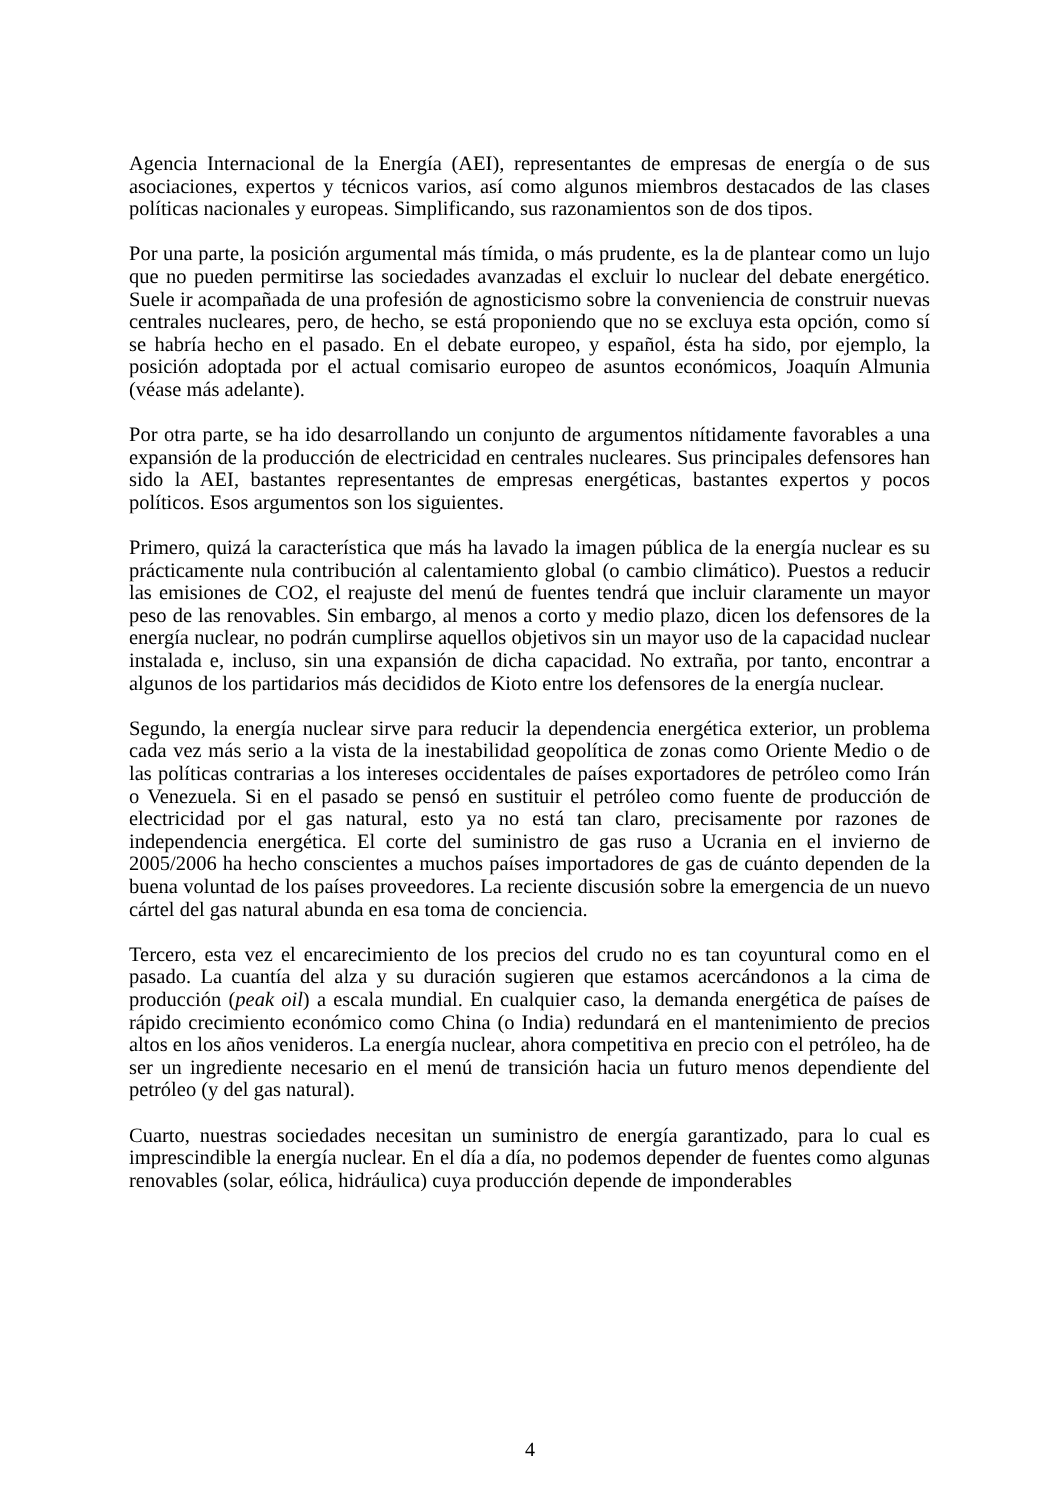Agencia Internacional de la Energía (AEI), representantes de empresas de energía o de sus asociaciones, expertos y técnicos varios, así como algunos miembros destacados de las clases políticas nacionales y europeas. Simplificando, sus razonamientos son de dos tipos.
Por una parte, la posición argumental más tímida, o más prudente, es la de plantear como un lujo que no pueden permitirse las sociedades avanzadas el excluir lo nuclear del debate energético. Suele ir acompañada de una profesión de agnosticismo sobre la conveniencia de construir nuevas centrales nucleares, pero, de hecho, se está proponiendo que no se excluya esta opción, como sí se habría hecho en el pasado. En el debate europeo, y español, ésta ha sido, por ejemplo, la posición adoptada por el actual comisario europeo de asuntos económicos, Joaquín Almunia (véase más adelante).
Por otra parte, se ha ido desarrollando un conjunto de argumentos nítidamente favorables a una expansión de la producción de electricidad en centrales nucleares. Sus principales defensores han sido la AEI, bastantes representantes de empresas energéticas, bastantes expertos y pocos políticos. Esos argumentos son los siguientes.
Primero, quizá la característica que más ha lavado la imagen pública de la energía nuclear es su prácticamente nula contribución al calentamiento global (o cambio climático). Puestos a reducir las emisiones de CO2, el reajuste del menú de fuentes tendrá que incluir claramente un mayor peso de las renovables. Sin embargo, al menos a corto y medio plazo, dicen los defensores de la energía nuclear, no podrán cumplirse aquellos objetivos sin un mayor uso de la capacidad nuclear instalada e, incluso, sin una expansión de dicha capacidad. No extraña, por tanto, encontrar a algunos de los partidarios más decididos de Kioto entre los defensores de la energía nuclear.
Segundo, la energía nuclear sirve para reducir la dependencia energética exterior, un problema cada vez más serio a la vista de la inestabilidad geopolítica de zonas como Oriente Medio o de las políticas contrarias a los intereses occidentales de países exportadores de petróleo como Irán o Venezuela. Si en el pasado se pensó en sustituir el petróleo como fuente de producción de electricidad por el gas natural, esto ya no está tan claro, precisamente por razones de independencia energética. El corte del suministro de gas ruso a Ucrania en el invierno de 2005/2006 ha hecho conscientes a muchos países importadores de gas de cuánto dependen de la buena voluntad de los países proveedores. La reciente discusión sobre la emergencia de un nuevo cártel del gas natural abunda en esa toma de conciencia.
Tercero, esta vez el encarecimiento de los precios del crudo no es tan coyuntural como en el pasado. La cuantía del alza y su duración sugieren que estamos acercándonos a la cima de producción (peak oil) a escala mundial. En cualquier caso, la demanda energética de países de rápido crecimiento económico como China (o India) redundará en el mantenimiento de precios altos en los años venideros. La energía nuclear, ahora competitiva en precio con el petróleo, ha de ser un ingrediente necesario en el menú de transición hacia un futuro menos dependiente del petróleo (y del gas natural).
Cuarto, nuestras sociedades necesitan un suministro de energía garantizado, para lo cual es imprescindible la energía nuclear. En el día a día, no podemos depender de fuentes como algunas renovables (solar, eólica, hidráulica) cuya producción depende de imponderables
4